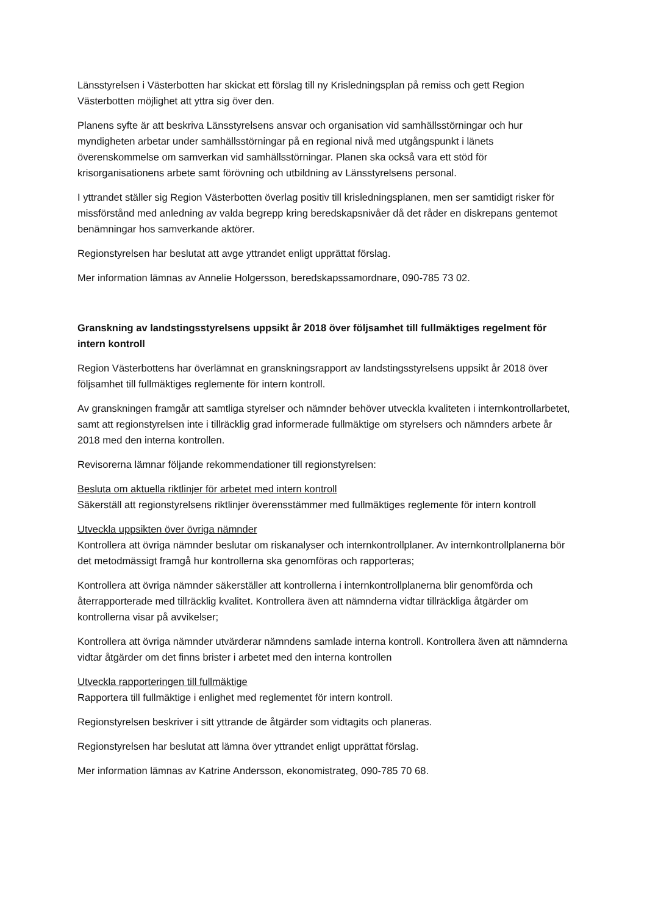Länsstyrelsen i Västerbotten har skickat ett förslag till ny Krisledningsplan på remiss och gett Region Västerbotten möjlighet att yttra sig över den.
Planens syfte är att beskriva Länsstyrelsens ansvar och organisation vid samhällsstörningar och hur myndigheten arbetar under samhällsstörningar på en regional nivå med utgångspunkt i länets överenskommelse om samverkan vid samhällsstörningar. Planen ska också vara ett stöd för krisorganisationens arbete samt förövning och utbildning av Länsstyrelsens personal.
I yttrandet ställer sig Region Västerbotten överlag positiv till krisledningsplanen, men ser samtidigt risker för missförstånd med anledning av valda begrepp kring beredskapsnivåer då det råder en diskrepans gentemot benämningar hos samverkande aktörer.
Regionstyrelsen har beslutat att avge yttrandet enligt upprättat förslag.
Mer information lämnas av Annelie Holgersson, beredskapssamordnare, 090-785 73 02.
Granskning av landstingsstyrelsens uppsikt år 2018 över följsamhet till fullmäktiges regelment för intern kontroll
Region Västerbottens har överlämnat en granskningsrapport av landstingsstyrelsens uppsikt år 2018 över följsamhet till fullmäktiges reglemente för intern kontroll.
Av granskningen framgår att samtliga styrelser och nämnder behöver utveckla kvaliteten i internkontrollarbetet, samt att regionstyrelsen inte i tillräcklig grad informerade fullmäktige om styrelsers och nämnders arbete år 2018 med den interna kontrollen.
Revisorerna lämnar följande rekommendationer till regionstyrelsen:
Besluta om aktuella riktlinjer för arbetet med intern kontroll
Säkerställ att regionstyrelsens riktlinjer överensstämmer med fullmäktiges reglemente för intern kontroll
Utveckla uppsikten över övriga nämnder
Kontrollera att övriga nämnder beslutar om riskanalyser och internkontrollplaner. Av internkontrollplanerna bör det metodmässigt framgå hur kontrollerna ska genomföras och rapporteras;
Kontrollera att övriga nämnder säkerställer att kontrollerna i internkontrollplanerna blir genomförda och återrapporterade med tillräcklig kvalitet. Kontrollera även att nämnderna vidtar tillräckliga åtgärder om kontrollerna visar på avvikelser;
Kontrollera att övriga nämnder utvärderar nämndens samlade interna kontroll. Kontrollera även att nämnderna vidtar åtgärder om det finns brister i arbetet med den interna kontrollen
Utveckla rapporteringen till fullmäktige
Rapportera till fullmäktige i enlighet med reglementet för intern kontroll.
Regionstyrelsen beskriver i sitt yttrande de åtgärder som vidtagits och planeras.
Regionstyrelsen har beslutat att lämna över yttrandet enligt upprättat förslag.
Mer information lämnas av Katrine Andersson, ekonomistrateg, 090-785 70 68.